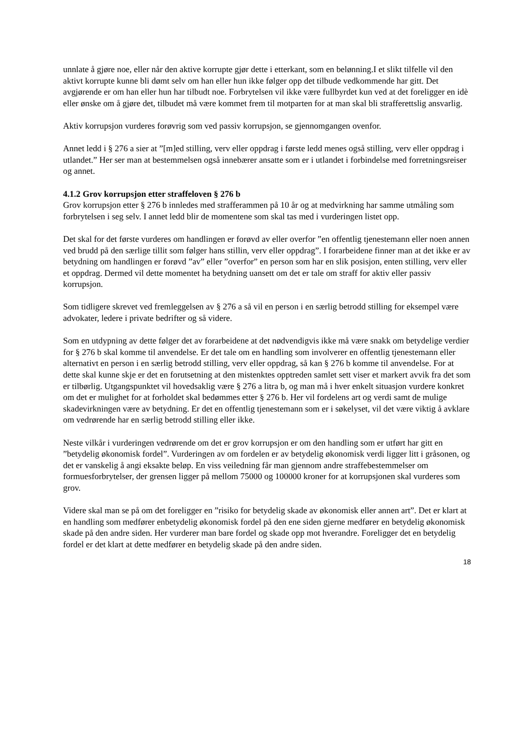unnlate å gjøre noe, eller når den aktive korrupte gjør dette i etterkant, som en belønning.I et slikt tilfelle vil den aktivt korrupte kunne bli dømt selv om han eller hun ikke følger opp det tilbude vedkommende har gitt. Det avgjørende er om han eller hun har tilbudt noe. Forbrytelsen vil ikke være fullbyrdet kun ved at det foreligger en idè eller ønske om å gjøre det, tilbudet må være kommet frem til motparten for at man skal bli strafferettslig ansvarlig.
Aktiv korrupsjon vurderes forøvrig som ved passiv korrupsjon, se gjennomgangen ovenfor.
Annet ledd i § 276 a sier at ”[m]ed stilling, verv eller oppdrag i første ledd menes også stilling, verv eller oppdrag i utlandet.” Her ser man at bestemmelsen også innebærer ansatte som er i utlandet i forbindelse med forretningsreiser og annet.
4.1.2 Grov korrupsjon etter straffeloven § 276 b
Grov korrupsjon etter § 276 b innledes med strafferammen på 10 år og at medvirkning har samme utmåling som forbrytelsen i seg selv. I annet ledd blir de momentene som skal tas med i vurderingen listet opp.
Det skal for det første vurderes om handlingen er forøvd av eller overfor ”en offentlig tjenestemann eller noen annen ved brudd på den særlige tillit som følger hans stillin, verv eller oppdrag”. I forarbeidene finner man at det ikke er av betydning om handlingen er forøvd ”av” eller ”overfor” en person som har en slik posisjon, enten stilling, verv eller et oppdrag. Dermed vil dette momentet ha betydning uansett om det er tale om straff for aktiv eller passiv korrupsjon.
Som tidligere skrevet ved fremleggelsen av § 276 a så vil en person i en særlig betrodd stilling for eksempel være advokater, ledere i private bedrifter og så videre.
Som en utdypning av dette følger det av forarbeidene at det nødvendigvis ikke må være snakk om betydelige verdier for § 276 b skal komme til anvendelse. Er det tale om en handling som involverer en offentlig tjenestemann eller alternativt en person i en særlig betrodd stilling, verv eller oppdrag, så kan § 276 b komme til anvendelse. For at dette skal kunne skje er det en forutsetning at den mistenktes opptreden samlet sett viser et markert avvik fra det som er tilbørlig. Utgangspunktet vil hovedsaklig være § 276 a litra b, og man må i hver enkelt situasjon vurdere konkret om det er mulighet for at forholdet skal bedømmes etter § 276 b. Her vil fordelens art og verdi samt de mulige skadevirkningen være av betydning. Er det en offentlig tjenestemann som er i søkelyset, vil det være viktig å avklare om vedrørende har en særlig betrodd stilling eller ikke.
Neste vilkår i vurderingen vedrørende om det er grov korrupsjon er om den handling som er utført har gitt en ”betydelig økonomisk fordel”. Vurderingen av om fordelen er av betydelig økonomisk verdi ligger litt i gråsonen, og det er vanskelig å angi eksakte beløp. En viss veiledning får man gjennom andre straffebestemmelser om formuesforbrytelser, der grensen ligger på mellom 75000 og 100000 kroner for at korrupsjonen skal vurderes som grov.
Videre skal man se på om det foreligger en ”risiko for betydelig skade av økonomisk eller annen art”. Det er klart at en handling som medfører enbetydelig økonomisk fordel på den ene siden gjerne medfører en betydelig økonomisk skade på den andre siden. Her vurderer man bare fordel og skade opp mot hverandre. Foreligger det en betydelig fordel er det klart at dette medfører en betydelig skade på den andre siden.
18